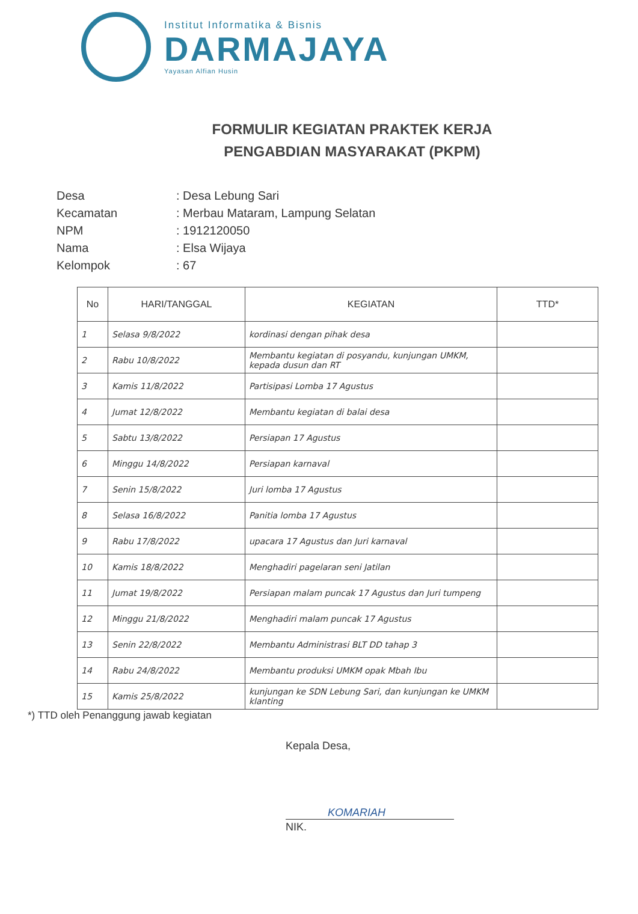Institut Informatika & Bisnis
DARMAJAYA
Yayasan Alfian Husin
FORMULIR KEGIATAN PRAKTEK KERJA
PENGABDIAN MASYARAKAT (PKPM)
| Desa | : Desa Lebung Sari |
| Kecamatan | : Merbau Mataram, Lampung Selatan |
| NPM | : 1912120050 |
| Nama | : Elsa Wijaya |
| Kelompok | : 67 |
| No | HARI/TANGGAL | KEGIATAN | TTD* |
| --- | --- | --- | --- |
| 1 | Selasa 9/8/2022 | kordinasi dengan pihak desa | |
| 2 | Rabu 10/8/2022 | Membantu kegiatan di posyandu, kunjungan UMKM, kepada dusun dan RT | |
| 3 | Kamis 11/8/2022 | Partisipasi Lomba 17 Agustus | |
| 4 | Jumat 12/8/2022 | Membantu kegiatan di balai desa | |
| 5 | Sabtu 13/8/2022 | Persiapan 17 Agustus | |
| 6 | Minggu 14/8/2022 | Persiapan karnaval | |
| 7 | Senin 15/8/2022 | Juri lomba 17 Agustus | |
| 8 | Selasa 16/8/2022 | Panitia lomba 17 Agustus | |
| 9 | Rabu 17/8/2022 | upacara 17 Agustus dan Juri karnaval | |
| 10 | Kamis 18/8/2022 | Menghadiri pagelaran seni Jatilan | |
| 11 | Jumat 19/8/2022 | Persiapan malam puncak 17 Agustus dan Juri tumpeng | |
| 12 | Minggu 21/8/2022 | Menghadiri malam puncak 17 Agustus | |
| 13 | Senin 22/8/2022 | Membantu Administrasi BLT DD tahap 3 | |
| 14 | Rabu 24/8/2022 | Membantu produksi UMKM opak Mbah Ibu | |
| 15 | Kamis 25/8/2022 | kunjungan ke SDN Lebung Sari, dan kunjungan ke UMKM klanting | |
*) TTD oleh Penanggung jawab kegiatan
Kepala Desa,
KOMARIAH
NIK.